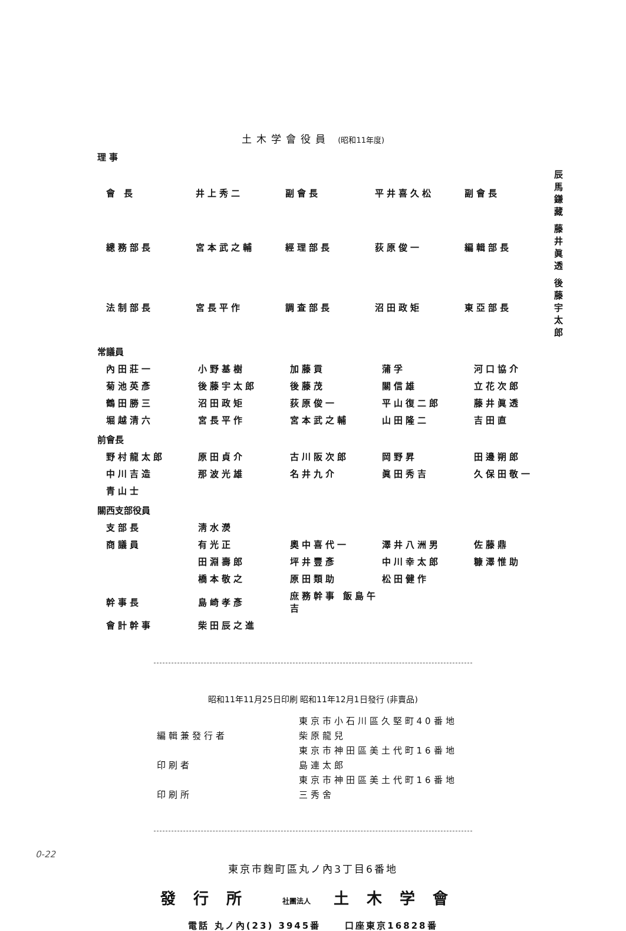土木学會役員 (昭和11年度)
理 事
| 會 長 | 井上秀二 | 副會長 | 平井喜久松 | 副會長 | 辰馬鎌藏 |
| 總務部長 | 宮本武之輔 | 經理部長 | 荻原俊一 | 編輯部長 | 藤井眞透 |
| 法制部長 | 宮長平作 | 調査部長 | 沼田政矩 | 東亞部長 | 後藤宇太郎 |
常議員
| 內田莊一 | 小野基樹 | 加藤貢 | 蒲孚 | 河口協介 |
| 菊池英彥 | 後藤宇太郎 | 後藤茂 | 關信雄 | 立花次郎 |
| 鶴田勝三 | 沼田政矩 | 荻原俊一 | 平山復二郎 | 藤井眞透 |
| 堀越清六 | 宮長平作 | 宮本武之輔 | 山田隆二 | 吉田直 |
前會長
| 野村龍太郎 | 原田貞介 | 古川阪次郎 | 岡野昇 | 田邊朔郎 |
| 中川吉造 | 那波光雄 | 名井九介 | 眞田秀吉 | 久保田敬一 |
| 青山士 | | | | |
關西支部役員
| 支部長 | 淸水濙 | | | |
| 商議員 | 有光正 | 奧中喜代一 | 澤井八洲男 | 佐藤鼎 |
| | 田淵壽郎 | 坪井豐彥 | 中川幸太郎 | 糠澤惟助 |
| | 橋本敬之 | 原田類助 | 松田健作 | |
| 幹事長 | 島崎孝彥 | 庶務幹事 飯島午吉 | | |
| 會計幹事 | 柴田辰之進 | | | |
昭和11年11月25日印刷 昭和11年12月1日發行 (非賣品)
| | 東京市小石川區久堅町40番地 |
| 編輯兼發行者 | 柴原龍兒 |
| | 東京市神田區美土代町16番地 |
| 印刷者 | 島連太郎 |
| | 東京市神田區美土代町16番地 |
| 印刷所 | 三秀舍 |
東京市麴町區丸ノ內3丁目6番地
發行所 社團法人 土木学會
電話 丸ノ內(23) 3945番 口座東京16828番
0-22